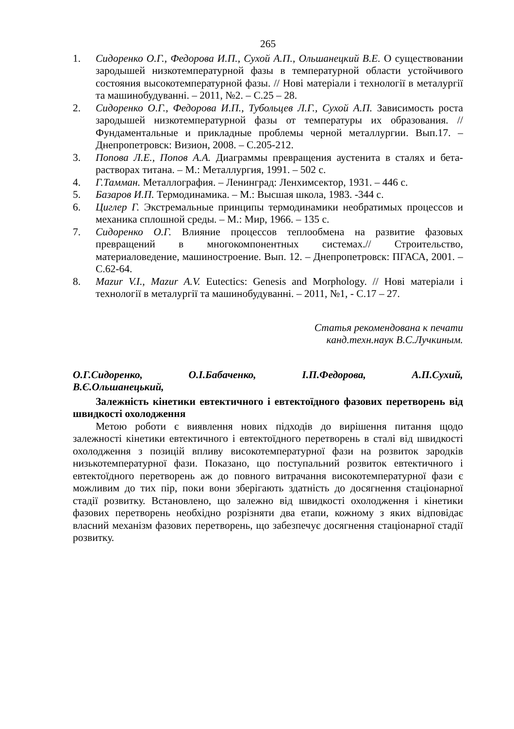265
1. Сидоренко О.Г., Федорова И.П., Сухой А.П., Ольшанецкий В.Е. О существовании зародышей низкотемпературной фазы в температурной области устойчивого состояния высокотемпературной фазы. // Нові матеріали і технології в металургії та машинобудуванні. – 2011, №2. – С.25 – 28.
2. Сидоренко О.Г., Федорова И.П., Тубольцев Л.Г., Сухой А.П. Зависимость роста зародышей низкотемпературной фазы от температуры их образования. // Фундаментальные и прикладные проблемы черной металлургии. Вып.17. – Днепропетровск: Визион, 2008. – С.205-212.
3. Попова Л.Е., Попов А.А. Диаграммы превращения аустенита в сталях и бета-растворах титана. – М.: Металлургия, 1991. – 502 с.
4. Г.Тамман. Металлография. – Ленинград: Ленхимсектор, 1931. – 446 с.
5. Базаров И.П. Термодинамика. – М.: Высшая школа, 1983. -344 с.
6. Циглер Г. Экстремальные принципы термодинамики необратимых процессов и механика сплошной среды. – М.: Мир, 1966. – 135 с.
7. Сидоренко О.Г. Влияние процессов теплообмена на развитие фазовых превращений в многокомпонентных системах.// Строительство, материаловедение, машиностроение. Вып. 12. – Днепропетровск: ПГАСА, 2001. – С.62-64.
8. Mazur V.I., Mazur A.V. Eutectics: Genesis and Morphology. // Нові матеріали і технології в металургії та машинобудуванні. – 2011, №1, - С.17 – 27.
Статья рекомендована к печати
канд.техн.наук В.С.Лучкиным.
О.Г.Сидоренко, О.І.Бабаченко, І.П.Федорова, А.П.Сухий,
В.Є.Ольшанецький,
Залежність кінетики евтектичного і евтектоїдного фазових перетворень від швидкості охолодження
Метою роботи є виявлення нових підходів до вирішення питання щодо залежності кінетики евтектичного і евтектоїдного перетворень в сталі від швидкості охолодження з позицій впливу високотемпературної фази на розвиток зародків низькотемпературної фази. Показано, що поступальний розвиток евтектичного і евтектоїдного перетворень аж до повного витрачання високотемпературної фази є можливим до тих пір, поки вони зберігають здатність до досягнення стаціонарної стадії розвитку. Встановлено, що залежно від швидкості охолодження і кінетики фазових перетворень необхідно розрізняти два етапи, кожному з яких відповідає власний механізм фазових перетворень, що забезпечує досягнення стаціонарної стадії розвитку.